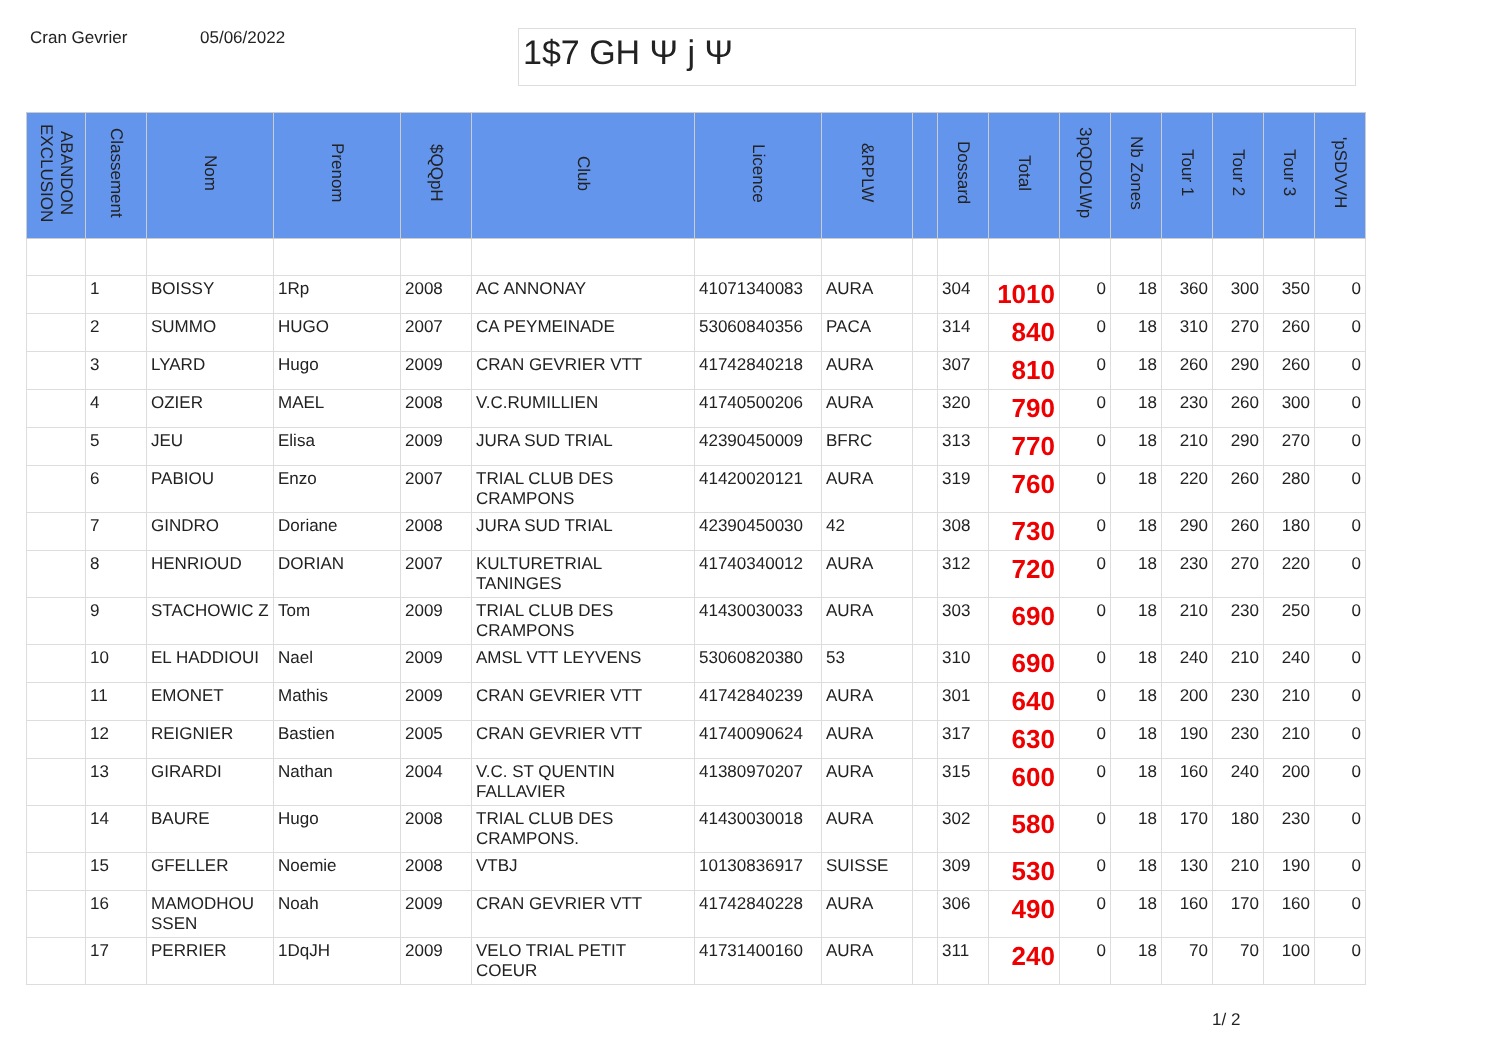Cran Gevrier 05/06/2022
1$7 GH Ψ j Ψ
| ABANDON EXCLUSION | Classement | Nom | Prenom | $QQpH | Club | Licence | &RPLW | | Dossard | Total | 3pQDOLWp | Nb Zones | Tour 1 | Tour 2 | Tour 3 | 'pSDVVH |
| --- | --- | --- | --- | --- | --- | --- | --- | --- | --- | --- | --- | --- | --- | --- | --- | --- |
| | 1 | BOISSY | 1Rp | 2008 | AC ANNONAY | 41071340083 | AURA | | 304 | 1010 | 0 | 18 | 360 | 300 | 350 | 0 |
| | 2 | SUMMO | HUGO | 2007 | CA PEYMEINADE | 53060840356 | PACA | | 314 | 840 | 0 | 18 | 310 | 270 | 260 | 0 |
| | 3 | LYARD | Hugo | 2009 | CRAN GEVRIER VTT | 41742840218 | AURA | | 307 | 810 | 0 | 18 | 260 | 290 | 260 | 0 |
| | 4 | OZIER | MAEL | 2008 | V.C.RUMILLIEN | 41740500206 | AURA | | 320 | 790 | 0 | 18 | 230 | 260 | 300 | 0 |
| | 5 | JEU | Elisa | 2009 | JURA SUD TRIAL | 42390450009 | BFRC | | 313 | 770 | 0 | 18 | 210 | 290 | 270 | 0 |
| | 6 | PABIOU | Enzo | 2007 | TRIAL CLUB DES CRAMPONS | 41420020121 | AURA | | 319 | 760 | 0 | 18 | 220 | 260 | 280 | 0 |
| | 7 | GINDRO | Doriane | 2008 | JURA SUD TRIAL | 42390450030 | 42 | | 308 | 730 | 0 | 18 | 290 | 260 | 180 | 0 |
| | 8 | HENRIOUD | DORIAN | 2007 | KULTURETRIAL TANINGES | 41740340012 | AURA | | 312 | 720 | 0 | 18 | 230 | 270 | 220 | 0 |
| | 9 | STACHOWIC Z | Tom | 2009 | TRIAL CLUB DES CRAMPONS | 41430030033 | AURA | | 303 | 690 | 0 | 18 | 210 | 230 | 250 | 0 |
| | 10 | EL HADDIOUI | Nael | 2009 | AMSL VTT LEYVENS | 53060820380 | 53 | | 310 | 690 | 0 | 18 | 240 | 210 | 240 | 0 |
| | 11 | EMONET | Mathis | 2009 | CRAN GEVRIER VTT | 41742840239 | AURA | | 301 | 640 | 0 | 18 | 200 | 230 | 210 | 0 |
| | 12 | REIGNIER | Bastien | 2005 | CRAN GEVRIER VTT | 41740090624 | AURA | | 317 | 630 | 0 | 18 | 190 | 230 | 210 | 0 |
| | 13 | GIRARDI | Nathan | 2004 | V.C. ST QUENTIN FALLAVIER | 41380970207 | AURA | | 315 | 600 | 0 | 18 | 160 | 240 | 200 | 0 |
| | 14 | BAURE | Hugo | 2008 | TRIAL CLUB DES CRAMPONS. | 41430030018 | AURA | | 302 | 580 | 0 | 18 | 170 | 180 | 230 | 0 |
| | 15 | GFELLER | Noemie | 2008 | VTBJ | 10130836917 | SUISSE | | 309 | 530 | 0 | 18 | 130 | 210 | 190 | 0 |
| | 16 | MAMODHOU SSEN | Noah | 2009 | CRAN GEVRIER VTT | 41742840228 | AURA | | 306 | 490 | 0 | 18 | 160 | 170 | 160 | 0 |
| | 17 | PERRIER | 1DqJH | 2009 | VELO TRIAL PETIT COEUR | 41731400160 | AURA | | 311 | 240 | 0 | 18 | 70 | 70 | 100 | 0 |
1/ 2